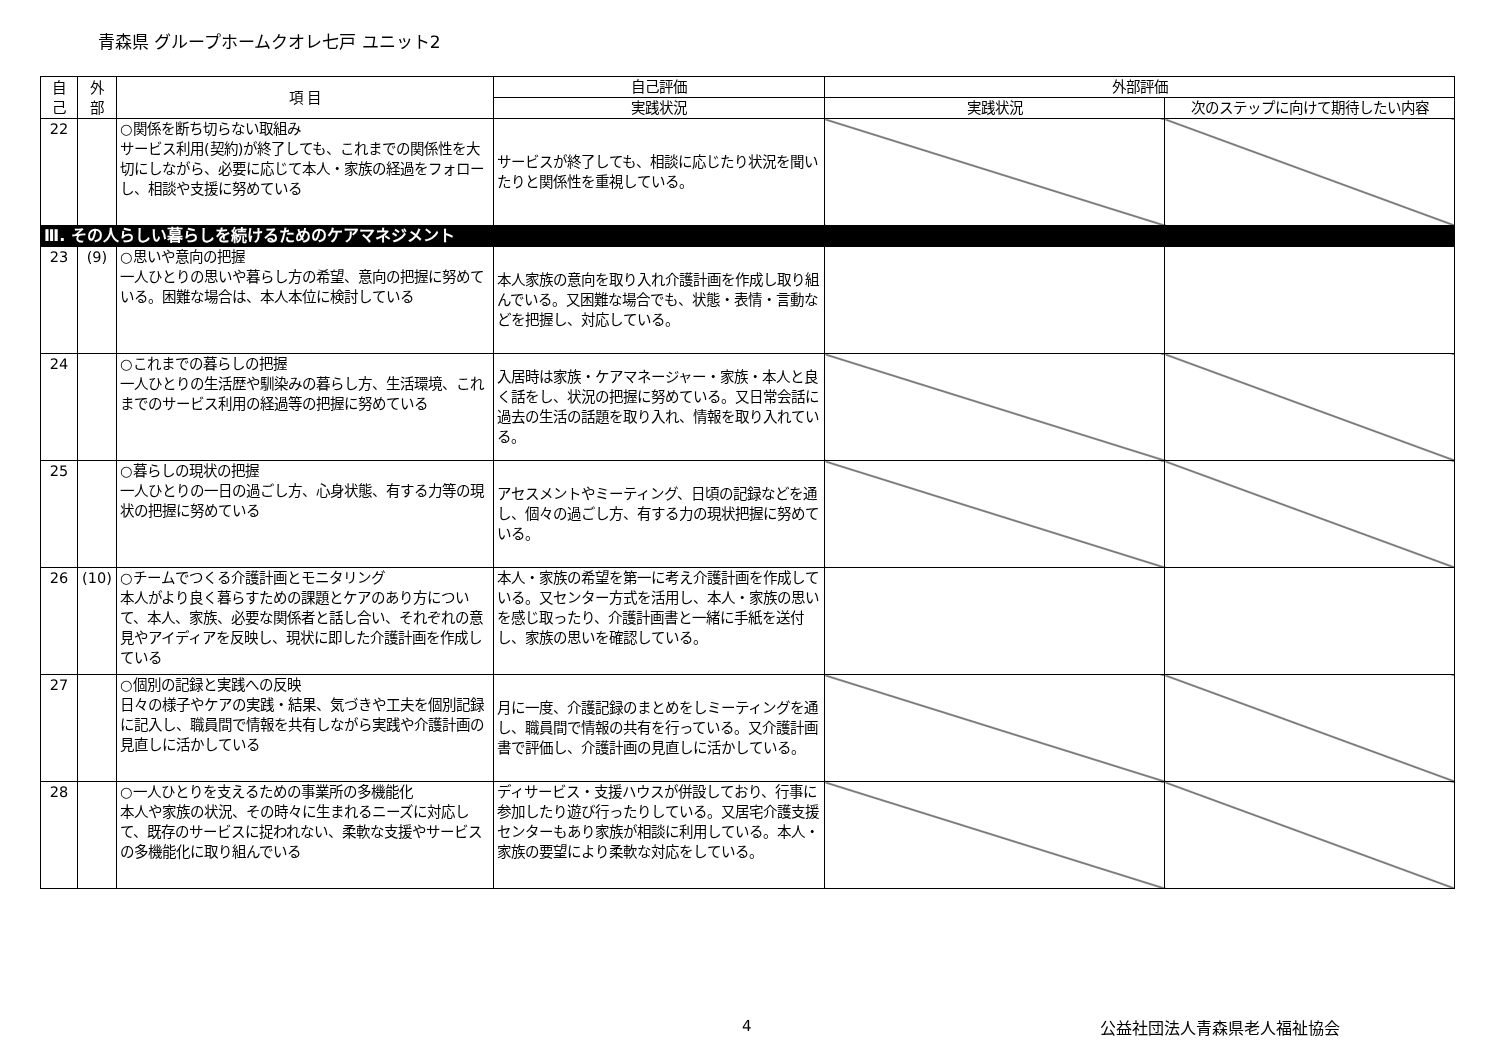青森県 グループホームクオレ七戸 ユニット2
| 自 己 | 外 部 | 項 目 | 自己評価 | 外部評価 | |
| --- | --- | --- | --- | --- | --- |
| | | | 実践状況 | 実践状況 | 次のステップに向けて期待したい内容 |
| 22 | | ○関係を断ち切らない取組み サービス利用(契約)が終了しても、これまでの関係性を大切にしながら、必要に応じて本人・家族の経過をフォローし、相談や支援に努めている | サービスが終了しても、相談に応じたり状況を聞いたりと関係性を重視している。 | | |
| Ⅲ. その人らしい暮らしを続けるためのケアマネジメント | | | | | |
| 23 | (9) | ○思いや意向の把握 一人ひとりの思いや暮らし方の希望、意向の把握に努めている。困難な場合は、本人本位に検討している | 本人家族の意向を取り入れ介護計画を作成し取り組んでいる。又困難な場合でも、状態・表情・言動などを把握し、対応している。 | | |
| 24 | | ○これまでの暮らしの把握 一人ひとりの生活歴や馴染みの暮らし方、生活環境、これまでのサービス利用の経過等の把握に努めている | 入居時は家族・ケアマネージャー・家族・本人と良く話をし、状況の把握に努めている。又日常会話に過去の生活の話題を取り入れ、情報を取り入れている。 | | |
| 25 | | ○暮らしの現状の把握 一人ひとりの一日の過ごし方、心身状態、有する力等の現状の把握に努めている | アセスメントやミーティング、日頃の記録などを通し、個々の過ごし方、有する力の現状把握に努めている。 | | |
| 26 | (10) | ○チームでつくる介護計画とモニタリング 本人がより良く暮らすための課題とケアのあり方について、本人、家族、必要な関係者と話し合い、それぞれの意見やアイディアを反映し、現状に即した介護計画を作成している | 本人・家族の希望を第一に考え介護計画を作成している。又センター方式を活用し、本人・家族の思いを感じ取ったり、介護計画書と一緒に手紙を送付し、家族の思いを確認している。 | | |
| 27 | | ○個別の記録と実践への反映 日々の様子やケアの実践・結果、気づきや工夫を個別記録に記入し、職員間で情報を共有しながら実践や介護計画の見直しに活かしている | 月に一度、介護記録のまとめをしミーティングを通し、職員間で情報の共有を行っている。又介護計画書で評価し、介護計画の見直しに活かしている。 | | |
| 28 | | ○一人ひとりを支えるための事業所の多機能化 本人や家族の状況、その時々に生まれるニーズに対応して、既存のサービスに捉われない、柔軟な支援やサービスの多機能化に取り組んでいる | ディサービス・支援ハウスが併設しており、行事に参加したり遊び行ったりしている。又居宅介護支援センターもあり家族が相談に利用している。本人・家族の要望により柔軟な対応をしている。 | | |
4 公益社団法人青森県老人福祉協会